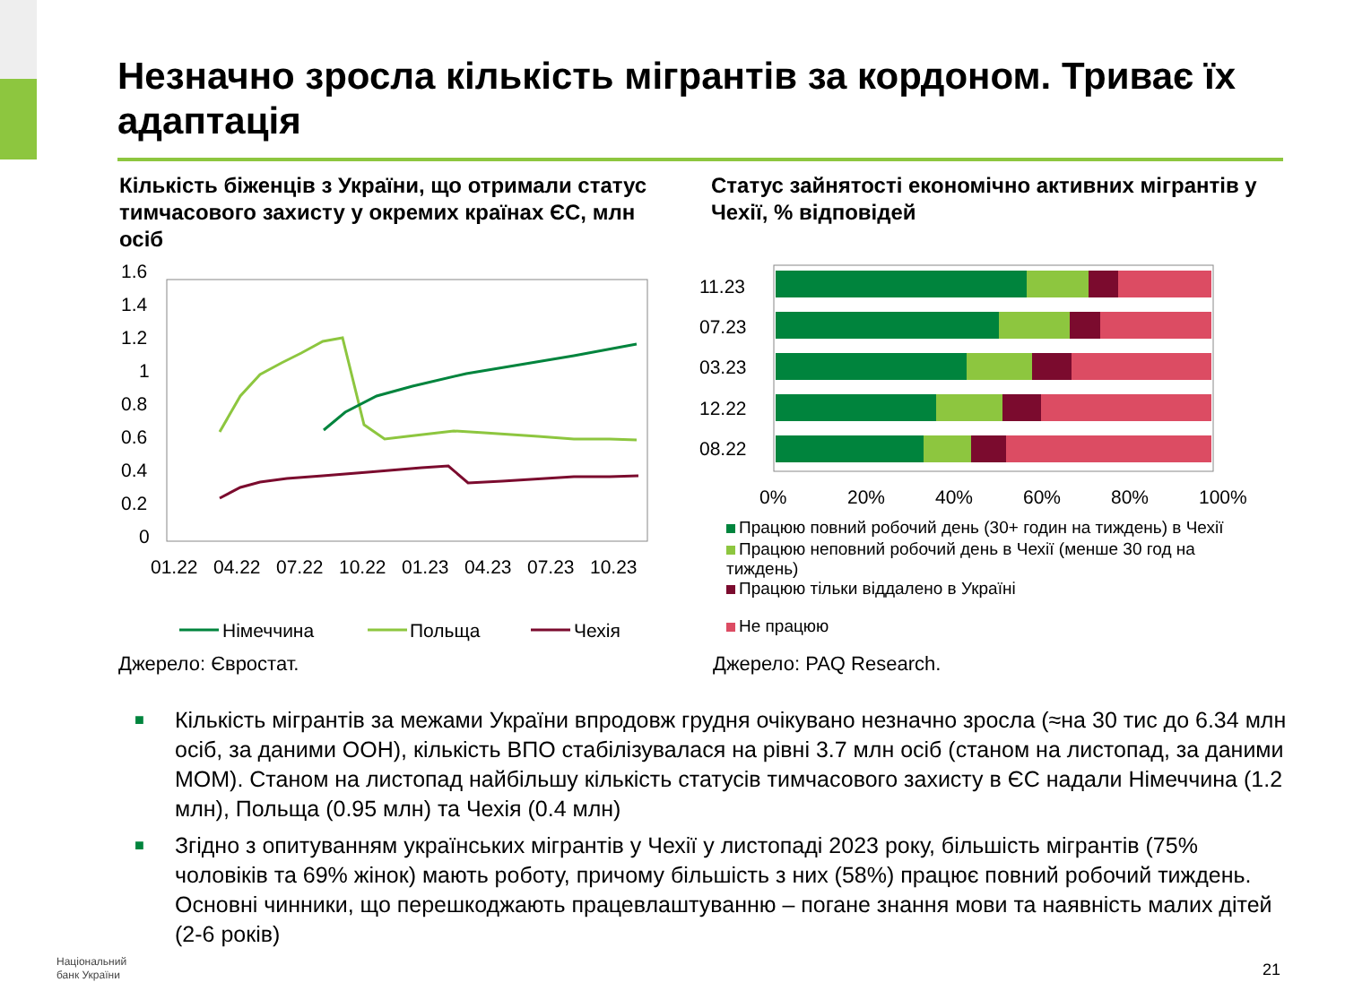Незначно зросла кількість мігрантів за кордоном. Триває їх адаптація
Кількість біженців з України, що отримали статус тимчасового захисту у окремих країнах ЄС, млн осіб
Статус зайнятості економічно активних мігрантів у Чехії, % відповідей
1.6
1.4
1.2
1
0.8
0.6
0.4
0.2
0
01.22
04.22
07.22
10.22
01.23
04.23
07.23
10.23
Німеччина
Польща
Чехія
11.23
07.23
03.23
12.22
08.22
0%
20%
40%
60%
80%
100%
Працюю повний робочий день (30+ годин на тиждень) в Чехії
Працюю неповний робочий день в Чехії (менше 30 год на тиждень)
Працюю тільки віддалено в Україні
Не працюю
Джерело: Євростат. Джерело: PAQ Research.
■ Кількість мігрантів за межами України впродовж грудня очікувано незначно зросла (≈на 30 тис до 6.34 млн осіб, за даними ООН), кількість ВПО стабілізувалася на рівні 3.7 млн осіб (станом на листопад, за даними МОМ). Станом на листопад найбільшу кількість статусів тимчасового захисту в ЄС надали Німеччина (1.2 млн), Польща (0.95 млн) та Чехія (0.4 млн)
■ Згідно з опитуванням українських мігрантів у Чехії у листопаді 2023 року, більшість мігрантів (75% чоловіків та 69% жінок) мають роботу, причому більшість з них (58%) працює повний робочий тиждень. Основні чинники, що перешкоджають працевлаштуванню – погане знання мови та наявність малих дітей (2-6 років)
Національний
банк України
21